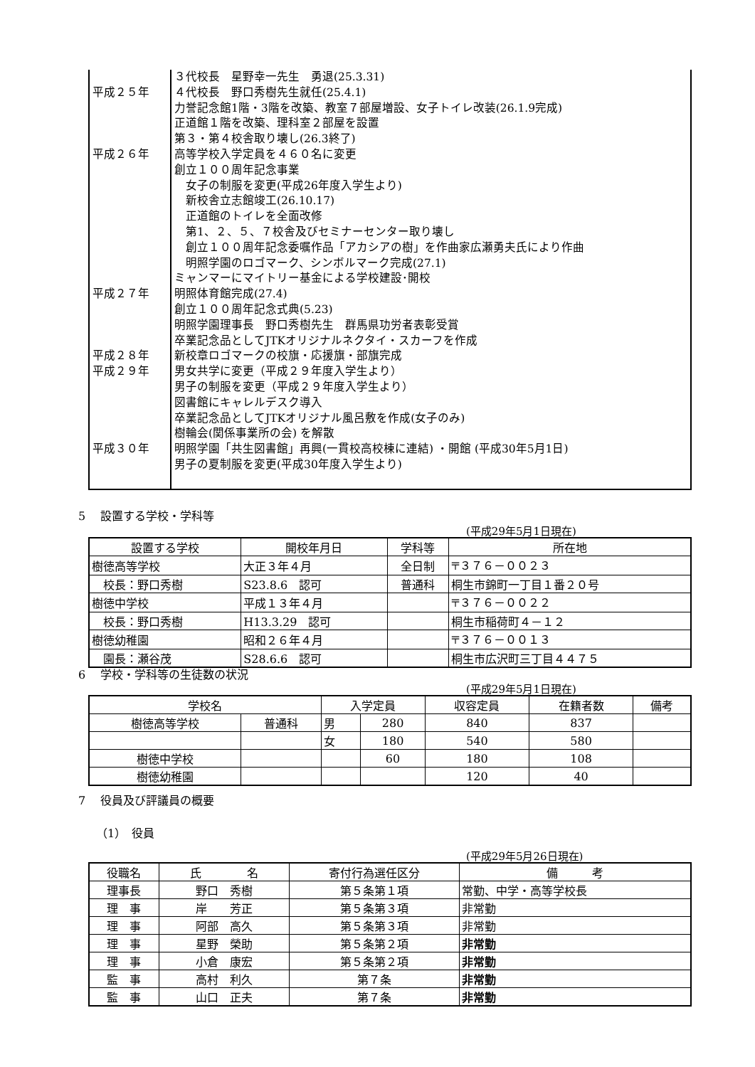| 平成２５年 平成２６年 平成２７年 平成２８年 平成２９年 平成３０年 | ３代校長 星野幸一先生 勇退(25.3.31) ４代校長 野口秀樹先生就任(25.4.1) 力誉記念館1階・3階を改築、教室７部屋増設、女子トイレ改装(26.1.9完成) 正道館１階を改築、理科室２部屋を設置 第３・第４校舎取り壊し(26.3終了) 高等学校入学定員を４６０名に変更 創立１００周年記念事業 女子の制服を変更(平成26年度入学生より) 新校舎立志館竣工(26.10.17) 正道館のトイレを全面改修 第1、２、５、７校舎及びセミナーセンター取り壊し 創立１００周年記念委嘱作品「アカシアの樹」を作曲家広瀬勇夫氏により作曲 明照学園のロゴマーク、シンボルマーク完成(27.1) ミャンマーにマイトリー基金による学校建設･開校 明照体育館完成(27.4) 創立１００周年記念式典(5.23) 明照学園理事長 野口秀樹先生 群馬県功労者表彰受賞 卒業記念品としてJTKオリジナルネクタイ・スカーフを作成 新校章ロゴマークの校旗・応援旗・部旗完成 男女共学に変更（平成２９年度入学生より） 男子の制服を変更（平成２９年度入学生より） 図書館にキャレルデスク導入 卒業記念品としてJTKオリジナル風呂敷を作成(女子のみ) 樹輪会(関係事業所の会) を解散 明照学園「共生図書館」再興(一貫校高校棟に連結) ・開館 (平成30年5月1日) 男子の夏制服を変更(平成30年度入学生より) |
5　 設置する学校・学科等
(平成29年5月1日現在)
| 設置する学校 | 開校年月日 | 学科等 | 所在地 |
| --- | --- | --- | --- |
| 樹徳高等学校 | 大正３年４月 | 全日制 | 〒３７６－００２３ |
| 校長：野口秀樹 | S23.8.6 認可 | 普通科 | 桐生市錦町一丁目１番２０号 |
| 樹徳中学校 | 平成１３年４月 | | 〒３７６－００２２ |
| 校長：野口秀樹 | H13.3.29 認可 | | 桐生市稲荷町４－１２ |
| 樹徳幼稚園 | 昭和２６年４月 | | 〒３７６－００１３ |
| 園長：瀬谷茂 | S28.6.6 認可 | | 桐生市広沢町三丁目４４７５ |
6　 学校・学科等の生徒数の状況
(平成29年5月1日現在)
| 学校名 | | 入学定員 | | 収容定員 | 在籍者数 | 備考 |
| --- | --- | --- | --- | --- | --- | --- |
| 樹徳高等学校 | 普通科 | 男 | 280 | 840 | 837 | |
| | | 女 | 180 | 540 | 580 | |
| 樹徳中学校 | | | 60 | 180 | 108 | |
| 樹徳幼稚園 | | | | 120 | 40 | |
7　 役員及び評議員の概要
（1）　役員
(平成29年5月26日現在)
| 役職名 | 氏 名 | 寄付行為選任区分 | 備 考 |
| --- | --- | --- | --- |
| 理事長 | 野口 秀樹 | 第５条第１項 | 常勤、中学・高等学校長 |
| 理 事 | 岸 芳正 | 第５条第３項 | 非常勤 |
| 理 事 | 阿部 高久 | 第５条第３項 | 非常勤 |
| 理 事 | 星野 榮助 | 第５条第２項 | 非常勤 |
| 理 事 | 小倉 康宏 | 第５条第２項 | 非常勤 |
| 監 事 | 高村 利久 | 第７条 | 非常勤 |
| 監 事 | 山口 正夫 | 第７条 | 非常勤 |